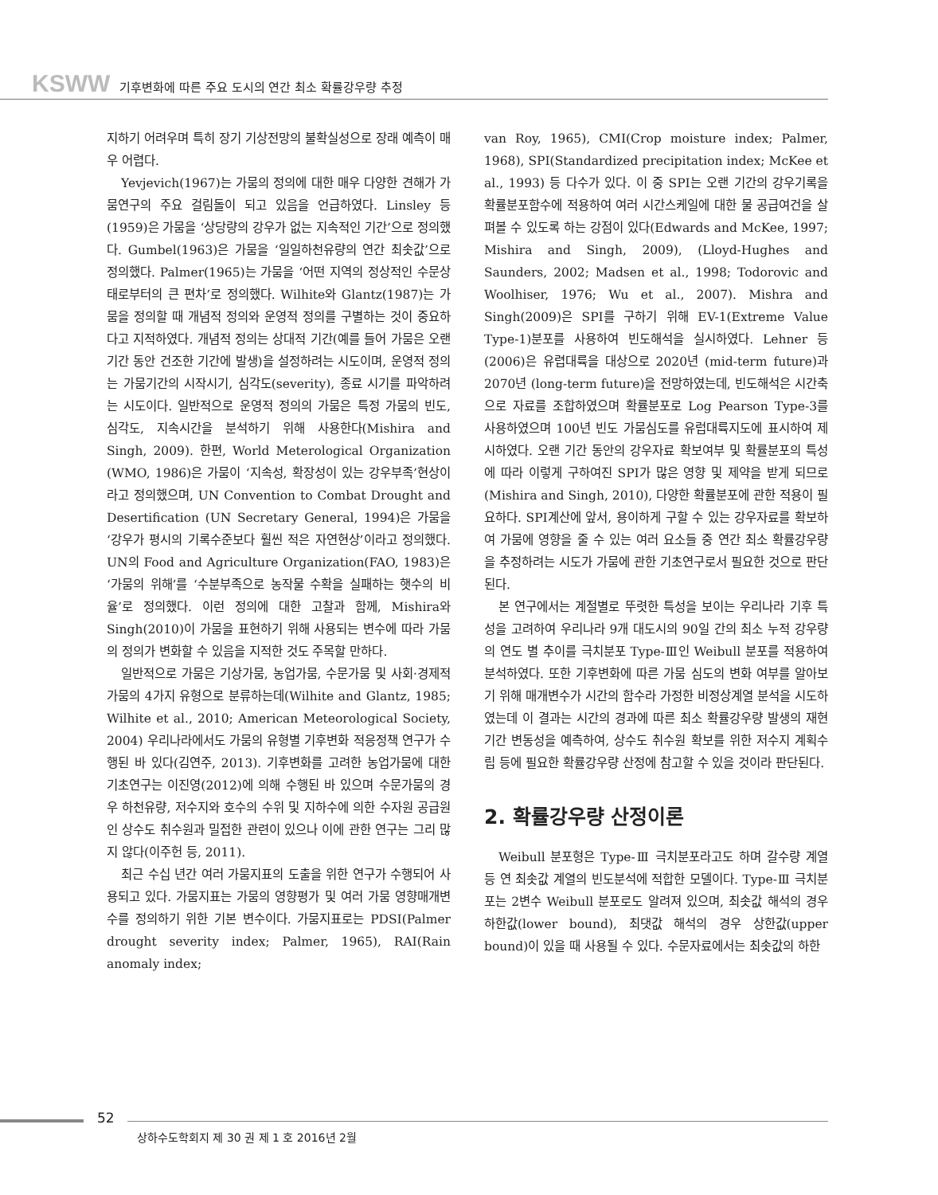KSWW 기후변화에 따른 주요 도시의 연간 최소 확률강우량 추정
지하기 어려우며 특히 장기 기상전망의 불확실성으로 장래 예측이 매우 어렵다.
Yevjevich(1967)는 가뭄의 정의에 대한 매우 다양한 견해가 가뭄연구의 주요 걸림돌이 되고 있음을 언급하였다. Linsley 등(1959)은 가뭄을 ‘상당량의 강우가 없는 지속적인 기간’으로 정의했다. Gumbel(1963)은 가뭄을 ‘일일하천유량의 연간 최솟값’으로 정의했다. Palmer(1965)는 가뭄을 ‘어떤 지역의 정상적인 수문상태로부터의 큰 편차’로 정의했다. Wilhite와 Glantz(1987)는 가뭄을 정의할 때 개념적 정의와 운영적 정의를 구별하는 것이 중요하다고 지적하였다. 개념적 정의는 상대적 기간(예를 들어 가뭄은 오랜 기간 동안 건조한 기간에 발생)을 설정하려는 시도이며, 운영적 정의는 가뭄기간의 시작시기, 심각도(severity), 종료 시기를 파악하려는 시도이다. 일반적으로 운영적 정의의 가뭄은 특정 가뭄의 빈도, 심각도, 지속시간을 분석하기 위해 사용한다(Mishira and Singh, 2009). 한편, World Meterological Organization (WMO, 1986)은 가뭄이 ‘지속성, 확장성이 있는 강우부족’현상이라고 정의했으며, UN Convention to Combat Drought and Desertification (UN Secretary General, 1994)은 가뭄을 ‘강우가 평시의 기록수준보다 훨씬 적은 자연현상’이라고 정의했다. UN의 Food and Agriculture Organization(FAO, 1983)은 ‘가뭄의 위해’를 ‘수분부족으로 농작물 수확을 실패하는 햇수의 비율’로 정의했다. 이런 정의에 대한 고찰과 함께, Mishira와 Singh(2010)이 가뭄을 표현하기 위해 사용되는 변수에 따라 가뭄의 정의가 변화할 수 있음을 지적한 것도 주목할 만하다.
일반적으로 가뭄은 기상가뭄, 농업가뭄, 수문가뭄 및 사회·경제적 가뭄의 4가지 유형으로 분류하는데(Wilhite and Glantz, 1985; Wilhite et al., 2010; American Meteorological Society, 2004) 우리나라에서도 가뭄의 유형별 기후변화 적응정책 연구가 수행된 바 있다(김연주, 2013). 기후변화를 고려한 농업가뭄에 대한 기초연구는 이진영(2012)에 의해 수행된 바 있으며 수문가뭄의 경우 하천유량, 저수지와 호수의 수위 및 지하수에 의한 수자원 공급원인 상수도 취수원과 밀접한 관련이 있으나 이에 관한 연구는 그리 많지 않다(이주헌 등, 2011).
최근 수십 년간 여러 가뭄지표의 도출을 위한 연구가 수행되어 사용되고 있다. 가뭄지표는 가뭄의 영향평가 및 여러 가뭄 영향매개변수를 정의하기 위한 기본 변수이다. 가뭄지표로는 PDSI(Palmer drought severity index; Palmer, 1965), RAI(Rain anomaly index;
van Roy, 1965), CMI(Crop moisture index; Palmer, 1968), SPI(Standardized precipitation index; McKee et al., 1993) 등 다수가 있다. 이 중 SPI는 오랜 기간의 강우기록을 확률분포함수에 적용하여 여러 시간스케일에 대한 물 공급여건을 살펴볼 수 있도록 하는 강점이 있다(Edwards and McKee, 1997; Mishira and Singh, 2009), (Lloyd-Hughes and Saunders, 2002; Madsen et al., 1998; Todorovic and Woolhiser, 1976; Wu et al., 2007). Mishra and Singh(2009)은 SPI를 구하기 위해 EV-1(Extreme Value Type-1)분포를 사용하여 빈도해석을 실시하였다. Lehner 등(2006)은 유렵대륙을 대상으로 2020년 (mid-term future)과 2070년 (long-term future)을 전망하였는데, 빈도해석은 시간축으로 자료를 조합하였으며 확률분포로 Log Pearson Type-3를 사용하였으며 100년 빈도 가뭄심도를 유럽대륙지도에 표시하여 제시하였다. 오랜 기간 동안의 강우자료 확보여부 및 확률분포의 특성에 따라 이렇게 구하여진 SPI가 많은 영향 및 제약을 받게 되므로(Mishira and Singh, 2010), 다양한 확률분포에 관한 적용이 필요하다. SPI계산에 앞서, 용이하게 구할 수 있는 강우자료를 확보하여 가뭄에 영향을 줄 수 있는 여러 요소들 중 연간 최소 확률강우량을 추정하려는 시도가 가뭄에 관한 기초연구로서 필요한 것으로 판단된다.
본 연구에서는 계절별로 뚜렷한 특성을 보이는 우리나라 기후 특성을 고려하여 우리나라 9개 대도시의 90일 간의 최소 누적 강우량의 연도 별 추이를 극치분포 Type-Ⅲ인 Weibull 분포를 적용하여 분석하였다. 또한 기후변화에 따른 가뭄 심도의 변화 여부를 알아보기 위해 매개변수가 시간의 함수라 가정한 비정상계열 분석을 시도하였는데 이 결과는 시간의 경과에 따른 최소 확률강우량 발생의 재현기간 변동성을 예측하여, 상수도 취수원 확보를 위한 저수지 계획수립 등에 필요한 확률강우량 산정에 참고할 수 있을 것이라 판단된다.
2. 확률강우량 산정이론
Weibull 분포형은 Type-Ⅲ 극치분포라고도 하며 갈수량 계열 등 연 최솟값 계열의 빈도분석에 적합한 모델이다. Type-Ⅲ 극치분포는 2변수 Weibull 분포로도 알려져 있으며, 최솟값 해석의 경우 하한값(lower bound), 최댓값 해석의 경우 상한값(upper bound)이 있을 때 사용될 수 있다. 수문자료에서는 최솟값의 하한
52
상하수도학회지 제 30 권 제 1 호 2016년 2월